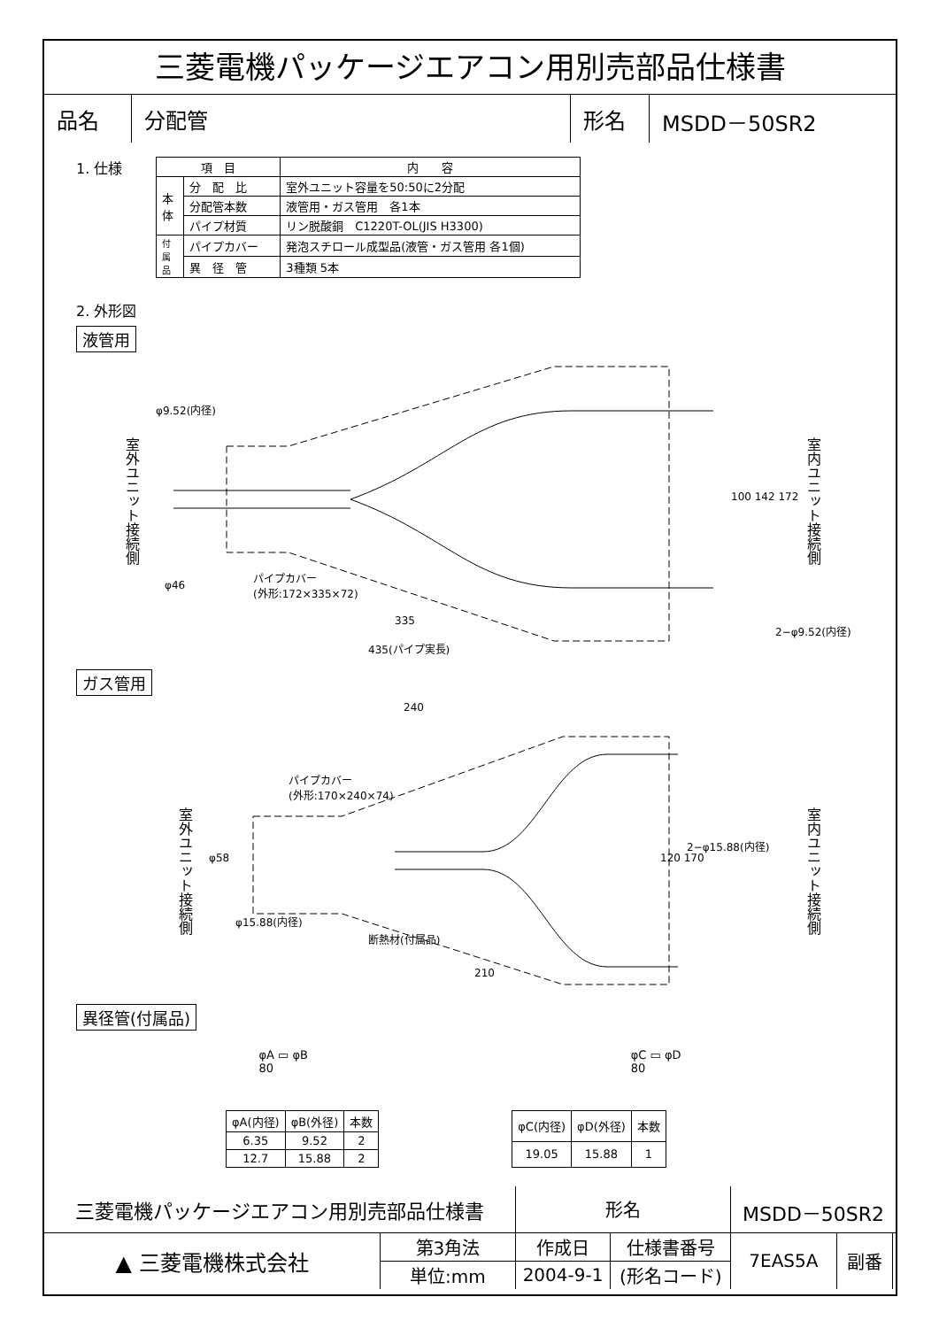三菱電機パッケージエアコン用別売部品仕様書
| 品名 | 分配管 | 形名 | MSDD－50SR2 |
1. 仕様
| 項 目 | | 内 容 |
| --- | --- | --- |
| 本 体 | 分 配 比 | 室外ユニット容量を50:50に2分配 |
| | 分配管本数 | 液管用・ガス管用 各1本 |
| | パイプ材質 | リン脱酸銅 C1220T-OL(JIS H3300) |
| 付 属 品 | パイプカバー | 発泡スチロール成型品(液管・ガス管用 各1個) |
| | 異 径 管 | 3種類 5本 |
2. 外形図
液管用
φ9.52(内径)
室外ユニット接続側
室内ユニット接続側
100 142 172
φ46
パイプカバー
(外形:172×335×72)
335
2−φ9.52(内径)
435(パイプ実長)
ガス管用
240
パイプカバー
(外形:170×240×74)
室外ユニット接続側
室内ユニット接続側
φ58 120 170
2−φ15.88(内径)
φ15.88(内径)
断熱材(付属品)
210
異径管(付属品)
φA ▭ φB
80
φC ▭ φD
80
| φA(内径) | φB(外径) | 本数 |
| --- | --- | --- |
| 6.35 | 9.52 | 2 |
| 12.7 | 15.88 | 2 |
| φC(内径) | φD(外径) | 本数 |
| --- | --- | --- |
| 19.05 | 15.88 | 1 |
| 三菱電機パッケージエアコン用別売部品仕様書 | | 形名 | | MSDD－50SR2 | | |
| ▲ 三菱電機株式会社 | 第3角法 | 作成日 | 仕様書番号 | 7EAS5A | 副番 | |
| | 単位:mm | 2004-9-1 | (形名コード) | | | |